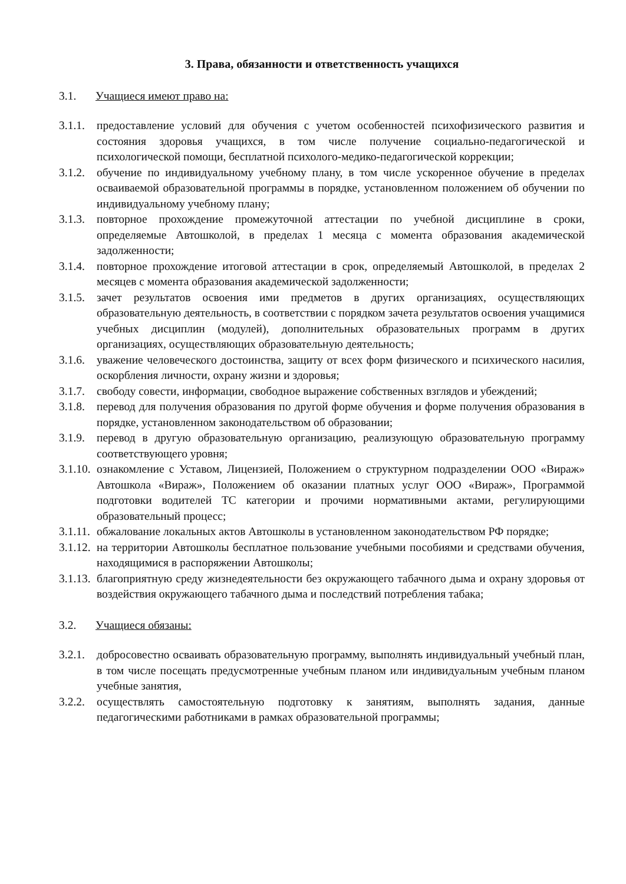3. Права, обязанности и ответственность учащихся
3.1. Учащиеся имеют право на:
3.1.1. предоставление условий для обучения с учетом особенностей психофизического развития и состояния здоровья учащихся, в том числе получение социально-педагогической и психологической помощи, бесплатной психолого-медико-педагогической коррекции;
3.1.2. обучение по индивидуальному учебному плану, в том числе ускоренное обучение в пределах осваиваемой образовательной программы в порядке, установленном положением об обучении по индивидуальному учебному плану;
3.1.3. повторное прохождение промежуточной аттестации по учебной дисциплине в сроки, определяемые Автошколой, в пределах 1 месяца с момента образования академической задолженности;
3.1.4. повторное прохождение итоговой аттестации в срок, определяемый Автошколой, в пределах 2 месяцев с момента образования академической задолженности;
3.1.5. зачет результатов освоения ими предметов в других организациях, осуществляющих образовательную деятельность, в соответствии с порядком зачета результатов освоения учащимися учебных дисциплин (модулей), дополнительных образовательных программ в других организациях, осуществляющих образовательную деятельность;
3.1.6. уважение человеческого достоинства, защиту от всех форм физического и психического насилия, оскорбления личности, охрану жизни и здоровья;
3.1.7. свободу совести, информации, свободное выражение собственных взглядов и убеждений;
3.1.8. перевод для получения образования по другой форме обучения и форме получения образования в порядке, установленном законодательством об образовании;
3.1.9. перевод в другую образовательную организацию, реализующую образовательную программу соответствующего уровня;
3.1.10. ознакомление с Уставом, Лицензией, Положением о структурном подразделении ООО «Вираж» Автошкола «Вираж», Положением об оказании платных услуг ООО «Вираж», Программой подготовки водителей ТС категории и прочими нормативными актами, регулирующими образовательный процесс;
3.1.11. обжалование локальных актов Автошколы в установленном законодательством РФ порядке;
3.1.12. на территории Автошколы бесплатное пользование учебными пособиями и средствами обучения, находящимися в распоряжении Автошколы;
3.1.13. благоприятную среду жизнедеятельности без окружающего табачного дыма и охрану здоровья от воздействия окружающего табачного дыма и последствий потребления табака;
3.2. Учащиеся обязаны:
3.2.1. добросовестно осваивать образовательную программу, выполнять индивидуальный учебный план, в том числе посещать предусмотренные учебным планом или индивидуальным учебным планом учебные занятия,
3.2.2. осуществлять самостоятельную подготовку к занятиям, выполнять задания, данные педагогическими работниками в рамках образовательной программы;